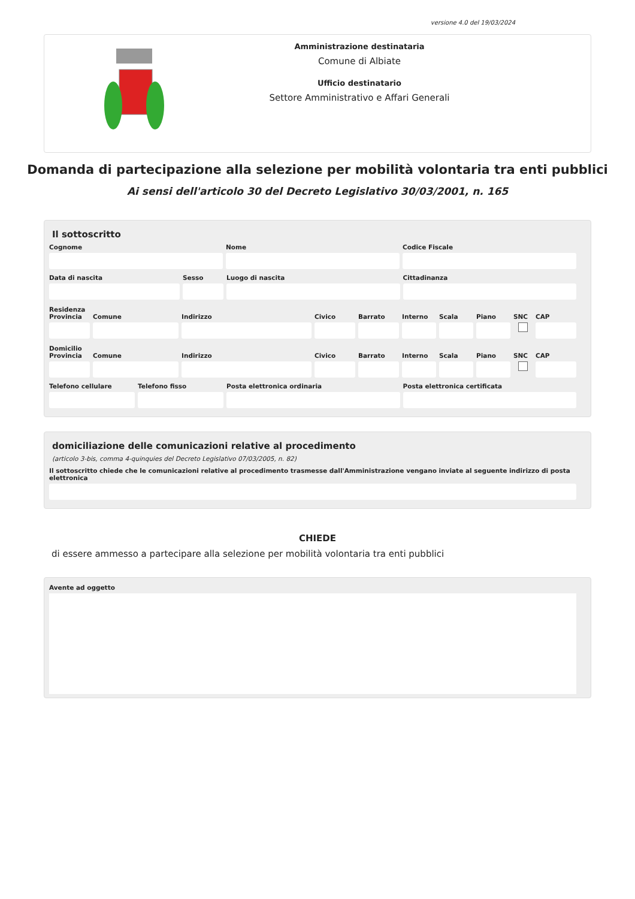versione 4.0 del 19/03/2024
Amministrazione destinataria
Comune di Albiate
Ufficio destinatario
Settore Amministrativo e Affari Generali
Domanda di partecipazione alla selezione per mobilità volontaria tra enti pubblici
Ai sensi dell'articolo 30 del Decreto Legislativo 30/03/2001, n. 165
Il sottoscritto
Cognome Nome Codice Fiscale
Data di nascita Sesso Luogo di nascita Cittadinanza
Residenza
Provincia Comune Indirizzo Civico Barrato Interno Scala Piano SNC CAP
Domicilio
Provincia Comune Indirizzo Civico Barrato Interno Scala Piano SNC CAP
Telefono cellulare Telefono fisso Posta elettronica ordinaria Posta elettronica certificata
domiciliazione delle comunicazioni relative al procedimento
(articolo 3-bis, comma 4-quinquies del Decreto Legislativo 07/03/2005, n. 82)
Il sottoscritto chiede che le comunicazioni relative al procedimento trasmesse dall'Amministrazione vengano inviate al seguente indirizzo di posta elettronica
CHIEDE
di essere ammesso a partecipare alla selezione per mobilità volontaria tra enti pubblici
Avente ad oggetto